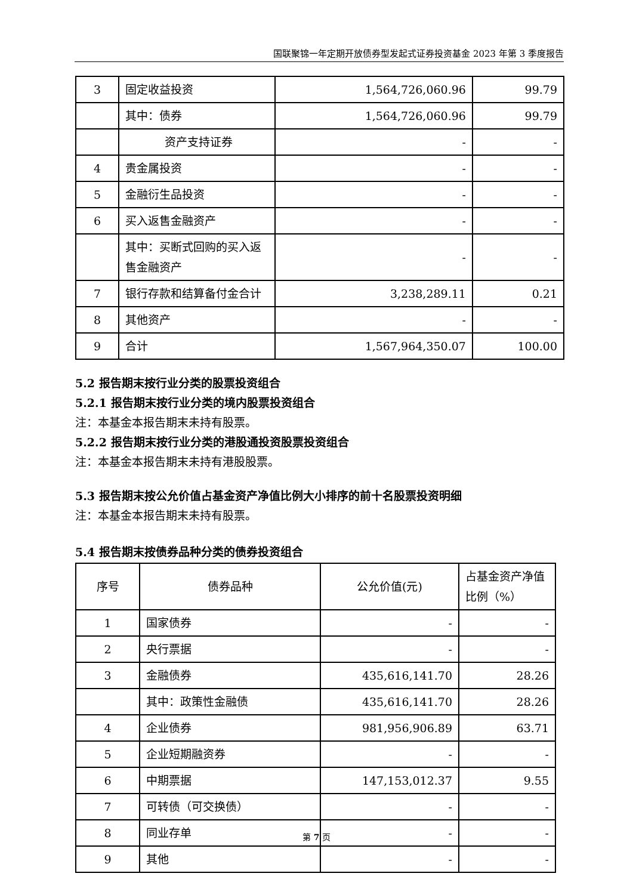国联聚锦一年定期开放债券型发起式证券投资基金 2023 年第 3 季度报告
| 3 | 固定收益投资 | 1,564,726,060.96 | 99.79 |
| | 其中：债券 | 1,564,726,060.96 | 99.79 |
| | 资产支持证券 | - | - |
| 4 | 贵金属投资 | - | - |
| 5 | 金融衍生品投资 | - | - |
| 6 | 买入返售金融资产 | - | - |
| | 其中：买断式回购的买入返售金融资产 | - | - |
| 7 | 银行存款和结算备付金合计 | 3,238,289.11 | 0.21 |
| 8 | 其他资产 | - | - |
| 9 | 合计 | 1,567,964,350.07 | 100.00 |
5.2 报告期末按行业分类的股票投资组合
5.2.1 报告期末按行业分类的境内股票投资组合
注：本基金本报告期末未持有股票。
5.2.2 报告期末按行业分类的港股通投资股票投资组合
注：本基金本报告期末未持有港股股票。
5.3 报告期末按公允价值占基金资产净值比例大小排序的前十名股票投资明细
注：本基金本报告期末未持有股票。
5.4 报告期末按债券品种分类的债券投资组合
| 序号 | 债券品种 | 公允价值(元) | 占基金资产净值比例（%） |
| --- | --- | --- | --- |
| 1 | 国家债券 | - | - |
| 2 | 央行票据 | - | - |
| 3 | 金融债券 | 435,616,141.70 | 28.26 |
| | 其中：政策性金融债 | 435,616,141.70 | 28.26 |
| 4 | 企业债券 | 981,956,906.89 | 63.71 |
| 5 | 企业短期融资券 | - | - |
| 6 | 中期票据 | 147,153,012.37 | 9.55 |
| 7 | 可转债（可交换债） | - | - |
| 8 | 同业存单 | - | - |
| 9 | 其他 | - | - |
第 7 页